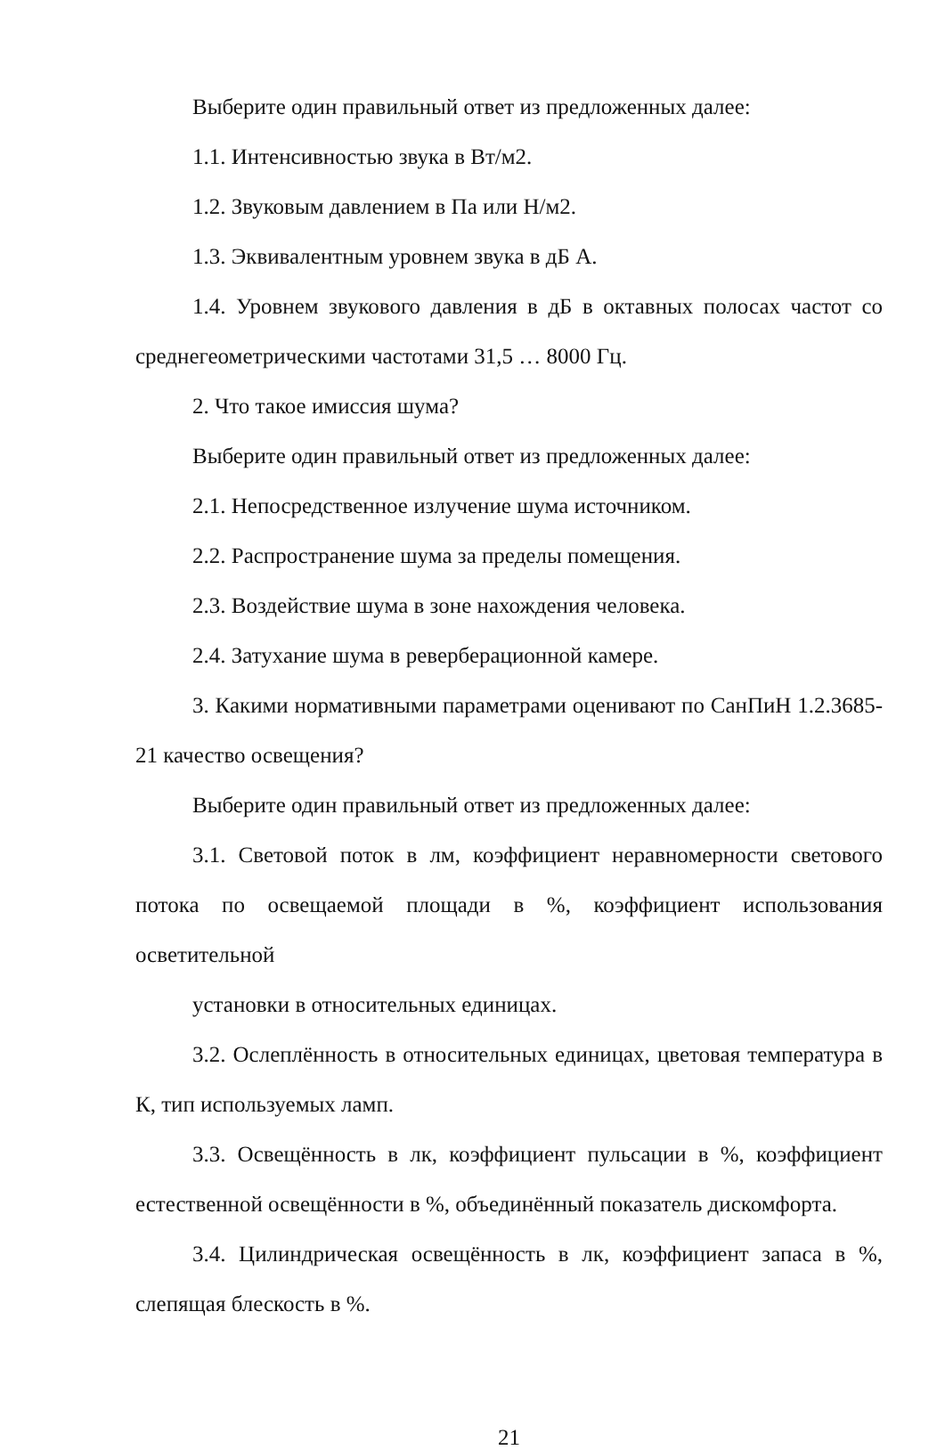Выберите один правильный ответ из предложенных далее:
1.1. Интенсивностью звука в Вт/м2.
1.2. Звуковым давлением в Па или Н/м2.
1.3. Эквивалентным уровнем звука в дБ А.
1.4. Уровнем звукового давления в дБ в октавных полосах частот со среднегеометрическими частотами 31,5 … 8000 Гц.
2. Что такое имиссия шума?
Выберите один правильный ответ из предложенных далее:
2.1. Непосредственное излучение шума источником.
2.2. Распространение шума за пределы помещения.
2.3. Воздействие шума в зоне нахождения человека.
2.4. Затухание шума в реверберационной камере.
3. Какими нормативными параметрами оценивают по СанПиН 1.2.3685-21 качество освещения?
Выберите один правильный ответ из предложенных далее:
3.1. Световой поток в лм, коэффициент неравномерности светового потока по освещаемой площади в %, коэффициент использования осветительной
установки в относительных единицах.
3.2. Ослеплённость в относительных единицах, цветовая температура в К, тип используемых ламп.
3.3. Освещённость в лк, коэффициент пульсации в %, коэффициент естественной освещённости в %, объединённый показатель дискомфорта.
3.4. Цилиндрическая освещённость в лк, коэффициент запаса в %, слепящая блескость в %.
21